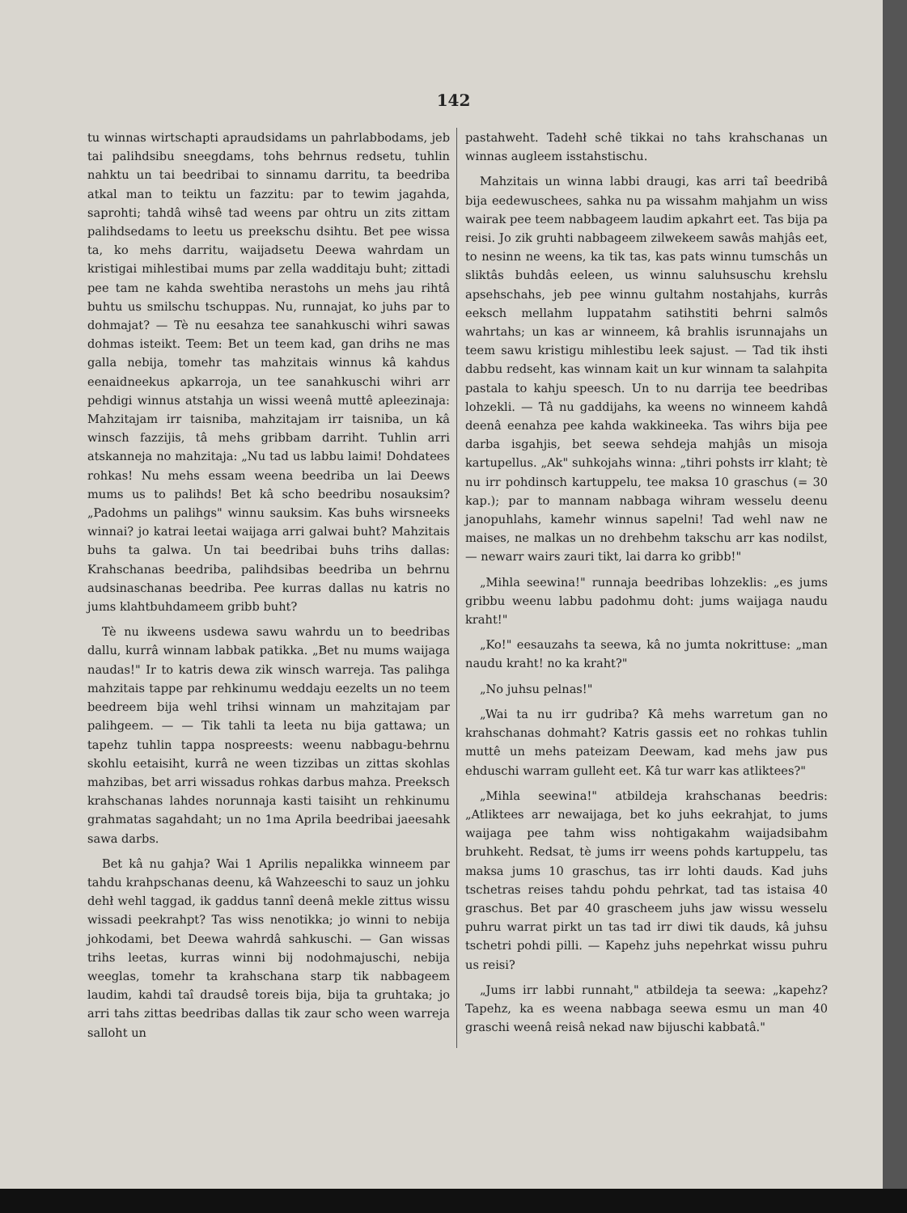142
tu winnas wirtschapti apraudsidams un pahrlabbodams, jeb tai palihdsibu sneegdams, tohs behrnus redsetu, tuhlin nahktu un tai beedribai to sinnamu darritu, ta beedriba atkal man to teiktu un fazzitu: par to tewim jagahda, saprohti; tahdâ wihsê tad weens par ohtru un zits zittam palihdsedams to leetu us preekschu dsihtu. Bet pee wissa ta, ko mehs darritu, waijadsetu Deewa wahrdam un kristigai mihlestibai mums par zella wadditaju buht; zittadi pee tam ne kahda swehtiba nerastohs un mehs jau rihtâ buhtu us smilschu tschuppas. Nu, runnajat, ko juhs par to dohmajat? — Tè nu eesahza tee sanahkuschi wihri sawas dohmas isteikt. Teem: Bet un teem kad, gan drihs ne mas galla nebija, tomehr tas mahzitais winnus kâ kahdus eenaidneekus apkarroja, un tee sanahkuschi wihri arr pehdigi winnus atstahja un wissi weenâ muttê apleezinaja: Mahzitajam irr taisniba, mahzitajam irr taisniba, un kâ winsch fazzijis, tâ mehs gribbam darriht. Tuhlin arri atskanneja no mahzitaja: „Nu tad us labbu laimi! Dohdatees rohkas! Nu mehs essam weena beedriba un lai Deews mums us to palihds! Bet kâ scho beedribu nosauksim? „Padohms un palihgs" winnu sauksim. Kas buhs wirsneeks winnai? jo katrai leetai waijaga arri galwai buht? Mahzitais buhs ta galwa. Un tai beedribai buhs trihs dallas: Krahschanas beedriba, palihdsibas beedriba un behrnu audsinaschanas beedriba. Pee kurras dallas nu katris no jums klahtbuhdameem gribb buht?
Tè nu ikweens usdewa sawu wahrdu un to beedribas dallu, kurrâ winnam labbak patikka. „Bet nu mums waijaga naudas!" Ir to katris dewa zik winsch warreja. Tas palihga mahzitais tappe par rehkinumu weddaju eezelts un no teem beedreem bija wehl trihsi winnam un mahzitajam par palihgeem. — — Tik tahli ta leeta nu bija gattawa; un tapehz tuhlin tappa nospreests: weenu nabbagu-behrnu skohlu eetaisiht, kurrâ ne ween tizzibas un zittas skohlas mahzibas, bet arri wissadus rohkas darbus mahza. Preeksch krahschanas lahdes norunnaja kasti taisiht un rehkinumu grahmatas sagahdaht; un no 1ma Aprila beedribai jaeesahk sawa darbs.
Bet kâ nu gahja? Wai 1 Aprilis nepalikka winneem par tahdu krahpschanas deenu, kâ Wahzeeschi to sauz un johku dehł wehl taggad, ik gaddus tannî deenâ mekle zittus wissu wissadi peekrahpt? Tas wiss nenotikka; jo winni to nebija johkodami, bet Deewa wahrdâ sahkuschi. — Gan wissas trihs leetas, kurras winni bij nodohmajuschi, nebija weeglas, tomehr ta krahschana starp tik nabbageem laudim, kahdi taî draudsê toreis bija, bija ta gruhtaka; jo arri tahs zittas beedribas dallas tik zaur scho ween warreja salloht un
pastahweht. Tadehł schê tikkai no tahs krahschanas un winnas augleem isstahstischu.
Mahzitais un winna labbi draugi, kas arri taî beedribâ bija eedewuschees, sahka nu pa wissahm mahjahm un wiss wairak pee teem nabbageem laudim apkahrt eet. Tas bija pa reisi. Jo zik gruhti nabbageem zilwekeem sawâs mahjâs eet, to nesinn ne weens, ka tik tas, kas pats winnu tumschâs un sliktâs buhdâs eeleen, us winnu saluhsuschu krehslu apsehschahs, jeb pee winnu gultahm nostahjahs, kurrâs eeksch mellahm luppatahm satihstiti behrni salmôs wahrtahs; un kas ar winneem, kâ brahlis isrunnajahs un teem sawu kristigu mihlestibu leek sajust. — Tad tik ihsti dabbu redseht, kas winnam kait un kur winnam ta salahpita pastala to kahju speesch. Un to nu darrija tee beedribas lohzekli. — Tâ nu gaddijahs, ka weens no winneem kahdâ deenâ eenahza pee kahda wakkineeka. Tas wihrs bija pee darba isgahjis, bet seewa sehdeja mahjâs un misoja kartupellus. „Ak" suhkojahs winna: „tihri pohsts irr klaht; tè nu irr pohdinsch kartuppelu, tee maksa 10 graschus (= 30 kap.); par to mannam nabbaga wihram wesselu deenu janopuhlahs, kamehr winnus sapelni! Tad wehl naw ne maises, ne malkas un no drehbehm takschu arr kas nodilst, — newarr wairs zauri tikt, lai darra ko gribb!"
„Mihla seewina!" runnaja beedribas lohzeklis: „es jums gribbu weenu labbu padohmu doht: jums waijaga naudu kraht!"
„Ko!" eesauzahs ta seewa, kâ no jumta nokrittuse: „man naudu kraht! no ka kraht?"
„No juhsu pelnas!"
„Wai ta nu irr gudriba? Kâ mehs warretum gan no krahschanas dohmaht? Katris gassis eet no rohkas tuhlin muttê un mehs pateizam Deewam, kad mehs jaw pus ehduschi warram gulleht eet. Kâ tur warr kas atliktees?"
„Mihla seewina!" atbildeja krahschanas beedris: „Atliktees arr newaijaga, bet ko juhs eekrahjat, to jums waijaga pee tahm wiss nohtigakahm waijadsibahm bruhkeht. Redsat, tè jums irr weens pohds kartuppelu, tas maksa jums 10 graschus, tas irr lohti dauds. Kad juhs tschetras reises tahdu pohdu pehrkat, tad tas istaisa 40 graschus. Bet par 40 grascheem juhs jaw wissu wesselu puhru warrat pirkt un tas tad irr diwi tik dauds, kâ juhsu tschetri pohdi pilli. — Kapehz juhs nepehrkat wissu puhru us reisi?
„Jums irr labbi runnaht," atbildeja ta seewa: „kapehz? Tapehz, ka es weena nabbaga seewa esmu un man 40 graschi weenâ reisâ nekad naw bijuschi kabbatâ."